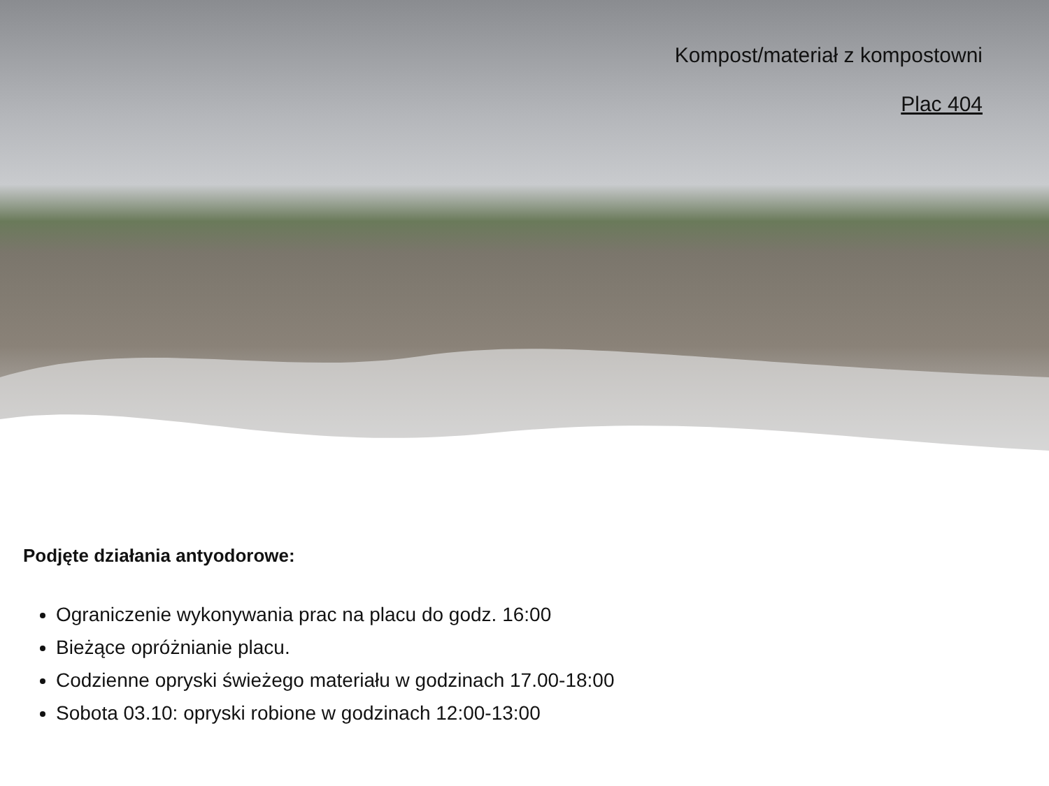Kompost/materiał z kompostowni
Plac 404
Podjęte działania antyodorowe:
Ograniczenie wykonywania prac na placu do godz. 16:00
Bieżące opróżnianie placu.
Codzienne opryski świeżego materiału w godzinach 17.00-18:00
Sobota 03.10: opryski robione w godzinach 12:00-13:00